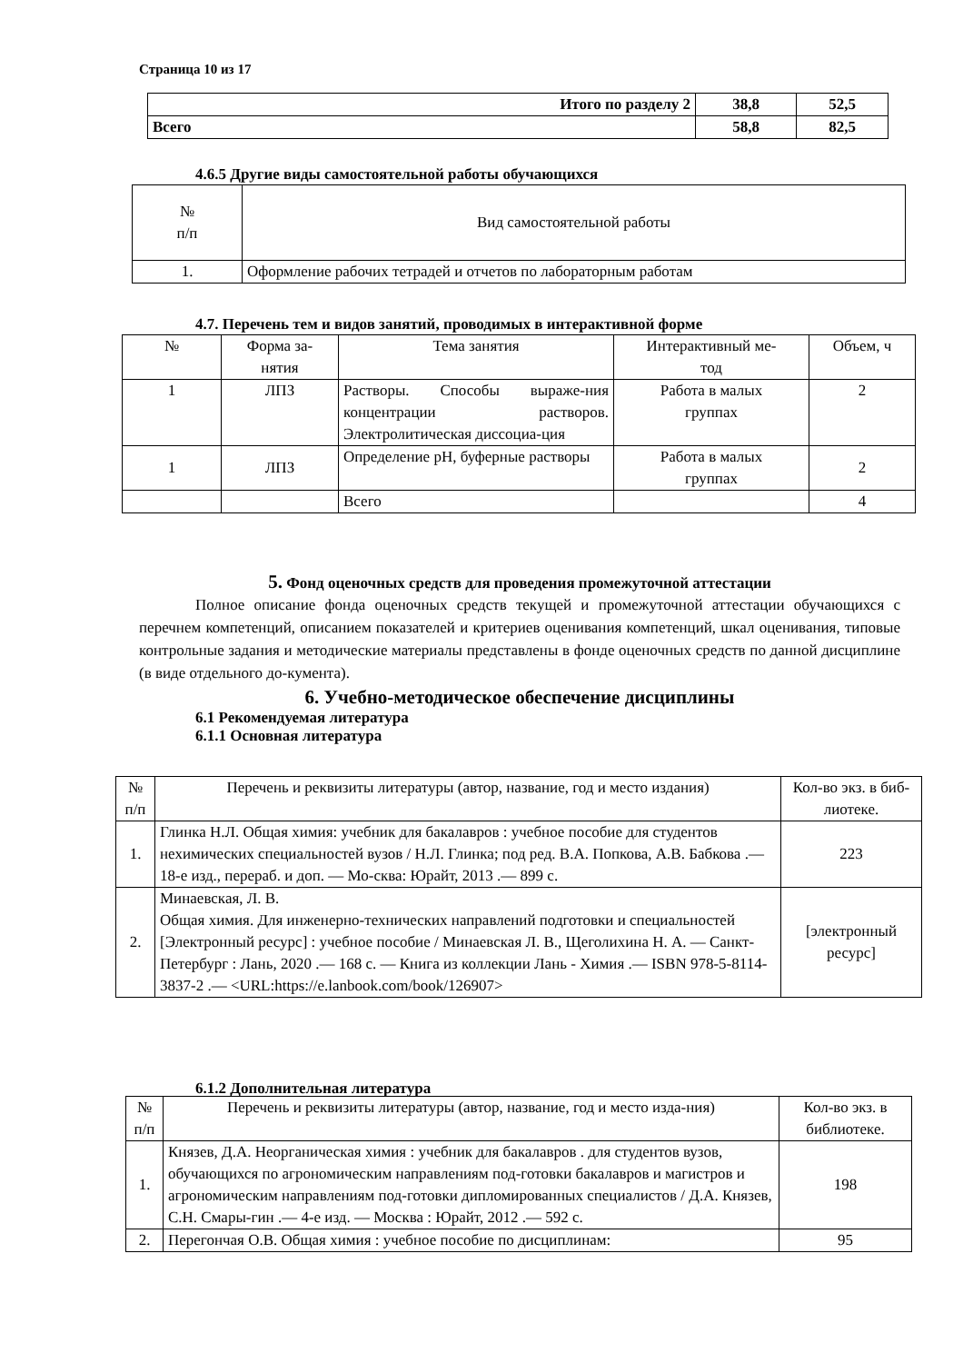Страница 10 из 17
| Итого по разделу 2 | 38,8 | 52,5 |
| Всего | 58,8 | 82,5 |
4.6.5 Другие виды самостоятельной работы обучающихся
| № п/п | Вид самостоятельной работы |
| 1. | Оформление рабочих тетрадей и отчетов по лабораторным работам |
4.7. Перечень тем и видов занятий, проводимых в интерактивной форме
| № | Форма за- нятия | Тема занятия | Интерактивный ме- тод | Объем, ч |
| 1 | ЛПЗ | Растворы. Способы выраже-ния концентрации растворов. Электролитическая диссоциа-ция | Работа в малых группах | 2 |
| 1 | ЛПЗ | Определение pH, буферные растворы | Работа в малых группах | 2 |
| | | Всего | | 4 |
5. Фонд оценочных средств для проведения промежуточной аттестации
Полное описание фонда оценочных средств текущей и промежуточной аттестации обучающихся с перечнем компетенций, описанием показателей и критериев оценивания компетенций, шкал оценивания, типовые контрольные задания и методические материалы представлены в фонде оценочных средств по данной дисциплине (в виде отдельного до-кумента).
6. Учебно-методическое обеспечение дисциплины
6.1 Рекомендуемая литература
6.1.1 Основная литература
| № п/п | Перечень и реквизиты литературы (автор, название, год и место издания) | Кол-во экз. в биб- лиотеке. |
| 1. | Глинка Н.Л. Общая химия: учебник для бакалавров : учебное пособие для студентов нехимических специальностей вузов / Н.Л. Глинка; под ред. В.А. Попкова, А.В. Бабкова .— 18-е изд., перераб. и доп. — Мо-сква: Юрайт, 2013 .— 899 с. | 223 |
| 2. | Минаевская, Л. В. Общая химия. Для инженерно-технических направлений подготовки и специальностей [Электронный ресурс] : учебное пособие / Минаевская Л. В., Щеголихина Н. А. — Санкт-Петербург : Лань, 2020 .— 168 с. — Книга из коллекции Лань - Химия .— ISBN 978-5-8114-3837-2 .— <URL:https://e.lanbook.com/book/126907> | [электронный ресурс] |
6.1.2 Дополнительная литература
| № п/п | Перечень и реквизиты литературы (автор, название, год и место изда-ния) | Кол-во экз. в библиотеке. |
| 1. | Князев, Д.А. Неорганическая химия : учебник для бакалавров . для студентов вузов, обучающихся по агрономическим направлениям под-готовки бакалавров и магистров и агрономическим направлениям под-готовки дипломированных специалистов / Д.А. Князев, С.Н. Смары-гин .— 4-е изд. — Москва : Юрайт, 2012 .— 592 с. | 198 |
| 2. | Перегончая О.В. Общая химия : учебное пособие по дисциплинам: | 95 |